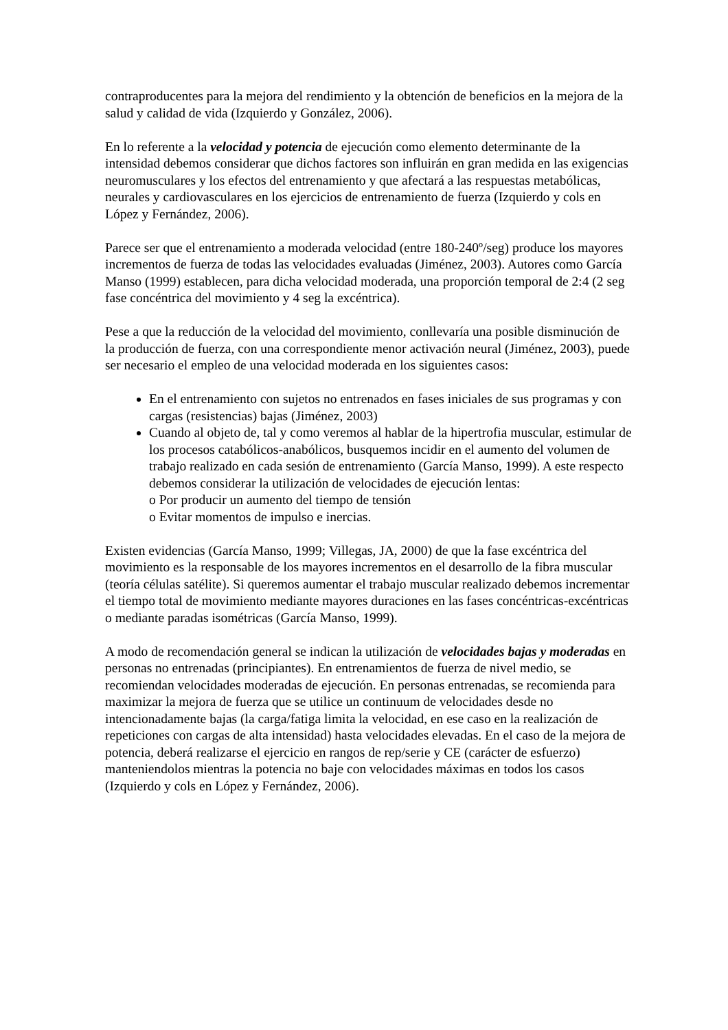contraproducentes para la mejora del rendimiento y la obtención de beneficios en la mejora de la salud y calidad de vida (Izquierdo y González, 2006).
En lo referente a la velocidad y potencia de ejecución como elemento determinante de la intensidad debemos considerar que dichos factores son influirán en gran medida en las exigencias neuromusculares y los efectos del entrenamiento y que afectará a las respuestas metabólicas, neurales y cardiovasculares en los ejercicios de entrenamiento de fuerza (Izquierdo y cols en López y Fernández, 2006).
Parece ser que el entrenamiento a moderada velocidad (entre 180-240º/seg) produce los mayores incrementos de fuerza de todas las velocidades evaluadas (Jiménez, 2003). Autores como García Manso (1999) establecen, para dicha velocidad moderada, una proporción temporal de 2:4 (2 seg fase concéntrica del movimiento y 4 seg la excéntrica).
Pese a que la reducción de la velocidad del movimiento, conllevaría una posible disminución de la producción de fuerza, con una correspondiente menor activación neural (Jiménez, 2003), puede ser necesario el empleo de una velocidad moderada en los siguientes casos:
En el entrenamiento con sujetos no entrenados en fases iniciales de sus programas y con cargas (resistencias) bajas (Jiménez, 2003)
Cuando al objeto de, tal y como veremos al hablar de la hipertrofia muscular, estimular de los procesos catabólicos-anabólicos, busquemos incidir en el aumento del volumen de trabajo realizado en cada sesión de entrenamiento (García Manso, 1999). A este respecto debemos considerar la utilización de velocidades de ejecución lentas:
o Por producir un aumento del tiempo de tensión
o Evitar momentos de impulso e inercias.
Existen evidencias (García Manso, 1999; Villegas, JA, 2000) de que la fase excéntrica del movimiento es la responsable de los mayores incrementos en el desarrollo de la fibra muscular (teoría células satélite). Si queremos aumentar el trabajo muscular realizado debemos incrementar el tiempo total de movimiento mediante mayores duraciones en las fases concéntricas-excéntricas o mediante paradas isométricas (García Manso, 1999).
A modo de recomendación general se indican la utilización de velocidades bajas y moderadas en personas no entrenadas (principiantes). En entrenamientos de fuerza de nivel medio, se recomiendan velocidades moderadas de ejecución. En personas entrenadas, se recomienda para maximizar la mejora de fuerza que se utilice un continuum de velocidades desde no intencionadamente bajas (la carga/fatiga limita la velocidad, en ese caso en la realización de repeticiones con cargas de alta intensidad) hasta velocidades elevadas. En el caso de la mejora de potencia, deberá realizarse el ejercicio en rangos de rep/serie y CE (carácter de esfuerzo) manteniendolos mientras la potencia no baje con velocidades máximas en todos los casos (Izquierdo y cols en López y Fernández, 2006).